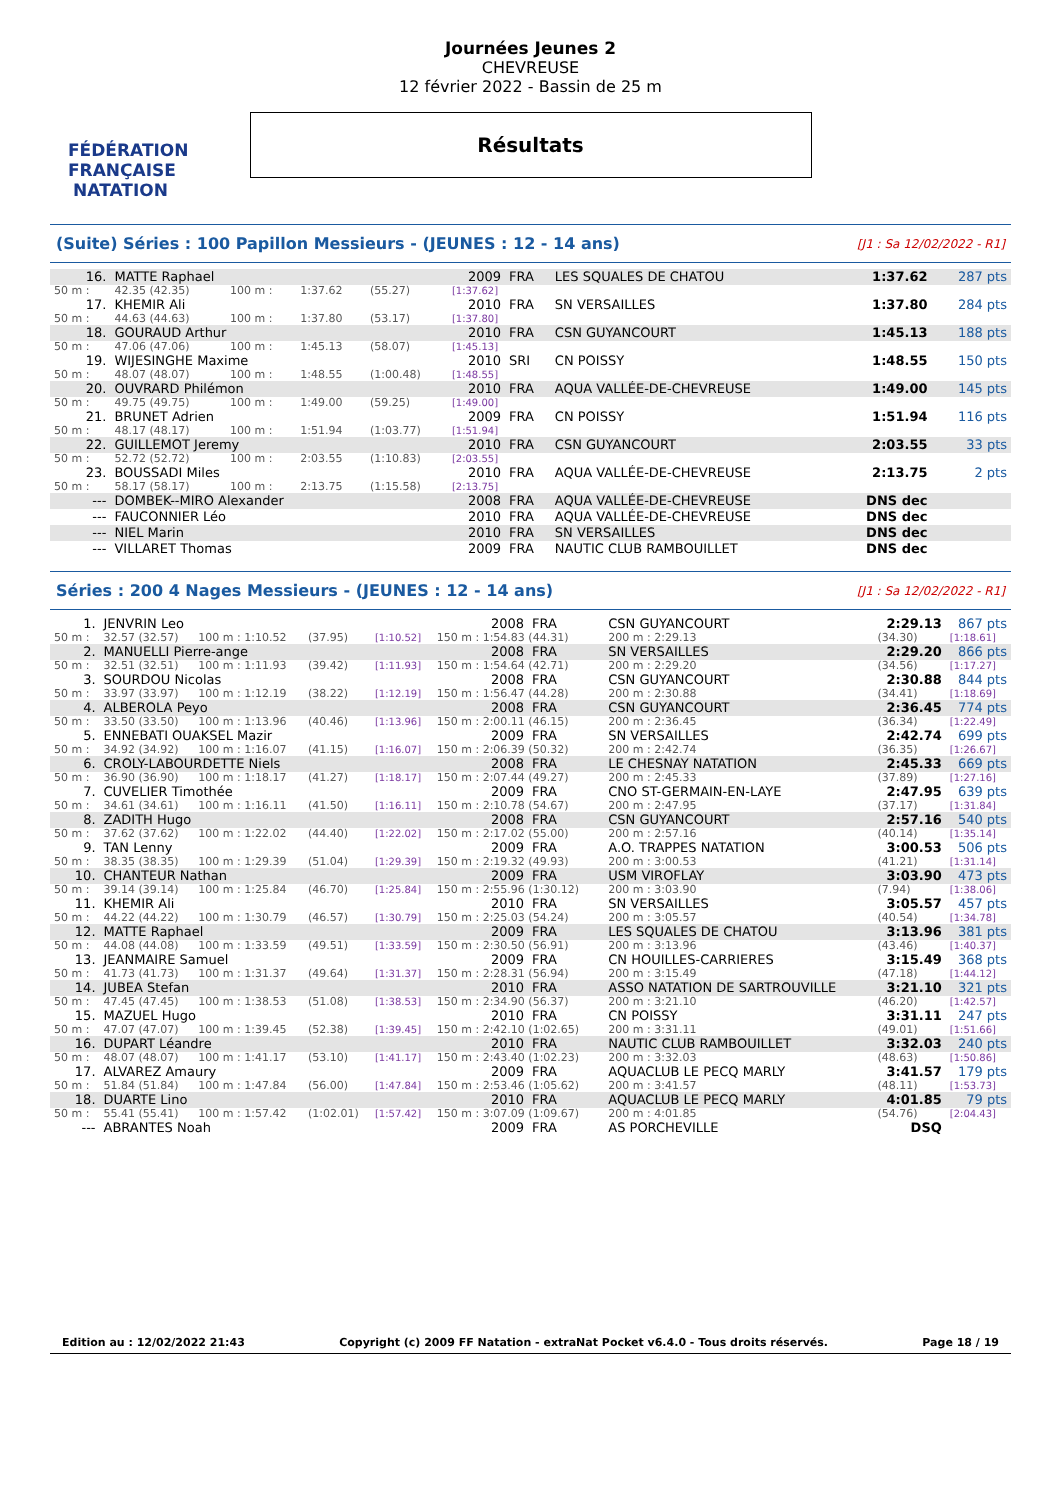FÉDÉRATION FRANÇAISE
NATATION
Journées Jeunes 2
CHEVREUSE
12 février 2022 - Bassin de 25 m
Résultats
(Suite) Séries : 100 Papillon Messieurs - (JEUNES : 12 - 14 ans) [J1 : Sa 12/02/2022 - R1]
| 16. | MATTE Raphael | | | | 2009 | FRA | LES SQUALES DE CHATOU | 1:37.62 | 287 pts |
| 50 m : | 42.35 (42.35) | 100 m : | 1:37.62 | (55.27) | [1:37.62] | | | | |
| 17. | KHEMIR Ali | | | | 2010 | FRA | SN VERSAILLES | 1:37.80 | 284 pts |
| 50 m : | 44.63 (44.63) | 100 m : | 1:37.80 | (53.17) | [1:37.80] | | | | |
| 18. | GOURAUD Arthur | | | | 2010 | FRA | CSN GUYANCOURT | 1:45.13 | 188 pts |
| 50 m : | 47.06 (47.06) | 100 m : | 1:45.13 | (58.07) | [1:45.13] | | | | |
| 19. | WIJESINGHE Maxime | | | | 2010 | SRI | CN POISSY | 1:48.55 | 150 pts |
| 50 m : | 48.07 (48.07) | 100 m : | 1:48.55 | (1:00.48) | [1:48.55] | | | | |
| 20. | OUVRARD Philémon | | | | 2010 | FRA | AQUA VALLÉE-DE-CHEVREUSE | 1:49.00 | 145 pts |
| 50 m : | 49.75 (49.75) | 100 m : | 1:49.00 | (59.25) | [1:49.00] | | | | |
| 21. | BRUNET Adrien | | | | 2009 | FRA | CN POISSY | 1:51.94 | 116 pts |
| 50 m : | 48.17 (48.17) | 100 m : | 1:51.94 | (1:03.77) | [1:51.94] | | | | |
| 22. | GUILLEMOT Jeremy | | | | 2010 | FRA | CSN GUYANCOURT | 2:03.55 | 33 pts |
| 50 m : | 52.72 (52.72) | 100 m : | 2:03.55 | (1:10.83) | [2:03.55] | | | | |
| 23. | BOUSSADI Miles | | | | 2010 | FRA | AQUA VALLÉE-DE-CHEVREUSE | 2:13.75 | 2 pts |
| 50 m : | 58.17 (58.17) | 100 m : | 2:13.75 | (1:15.58) | [2:13.75] | | | | |
| --- | DOMBEK--MIRO Alexander | | | | 2008 | FRA | AQUA VALLÉE-DE-CHEVREUSE | DNS dec | |
| --- | FAUCONNIER Léo | | | | 2010 | FRA | AQUA VALLÉE-DE-CHEVREUSE | DNS dec | |
| --- | NIEL Marin | | | | 2010 | FRA | SN VERSAILLES | DNS dec | |
| --- | VILLARET Thomas | | | | 2009 | FRA | NAUTIC CLUB RAMBOUILLET | DNS dec | |
Séries : 200 4 Nages Messieurs - (JEUNES : 12 - 14 ans) [J1 : Sa 12/02/2022 - R1]
| 1. | JENVRIN Leo | | | | 2008 | FRA | CSN GUYANCOURT | | 2:29.13 | 867 pts |
| 50 m : | 32.57 (32.57) | 100 m : 1:10.52 | (37.95) | [1:10.52] | 150 m : 1:54.83 (44.31) | | | 200 m : 2:29.13 | (34.30) | [1:18.61] |
| 2. | MANUELLI Pierre-ange | | | | 2008 | FRA | SN VERSAILLES | | 2:29.20 | 866 pts |
| 50 m : | 32.51 (32.51) | 100 m : 1:11.93 | (39.42) | [1:11.93] | 150 m : 1:54.64 (42.71) | | | 200 m : 2:29.20 | (34.56) | [1:17.27] |
| 3. | SOURDOU Nicolas | | | | 2008 | FRA | CSN GUYANCOURT | | 2:30.88 | 844 pts |
| 50 m : | 33.97 (33.97) | 100 m : 1:12.19 | (38.22) | [1:12.19] | 150 m : 1:56.47 (44.28) | | | 200 m : 2:30.88 | (34.41) | [1:18.69] |
| 4. | ALBEROLA Peyo | | | | 2008 | FRA | CSN GUYANCOURT | | 2:36.45 | 774 pts |
| 50 m : | 33.50 (33.50) | 100 m : 1:13.96 | (40.46) | [1:13.96] | 150 m : 2:00.11 (46.15) | | | 200 m : 2:36.45 | (36.34) | [1:22.49] |
| 5. | ENNEBATI OUAKSEL Mazir | | | | 2009 | FRA | SN VERSAILLES | | 2:42.74 | 699 pts |
| 50 m : | 34.92 (34.92) | 100 m : 1:16.07 | (41.15) | [1:16.07] | 150 m : 2:06.39 (50.32) | | | 200 m : 2:42.74 | (36.35) | [1:26.67] |
| 6. | CROLY-LABOURDETTE Niels | | | | 2008 | FRA | LE CHESNAY NATATION | | 2:45.33 | 669 pts |
| 50 m : | 36.90 (36.90) | 100 m : 1:18.17 | (41.27) | [1:18.17] | 150 m : 2:07.44 (49.27) | | | 200 m : 2:45.33 | (37.89) | [1:27.16] |
| 7. | CUVELIER Timothée | | | | 2009 | FRA | CNO ST-GERMAIN-EN-LAYE | | 2:47.95 | 639 pts |
| 50 m : | 34.61 (34.61) | 100 m : 1:16.11 | (41.50) | [1:16.11] | 150 m : 2:10.78 (54.67) | | | 200 m : 2:47.95 | (37.17) | [1:31.84] |
| 8. | ZADITH Hugo | | | | 2008 | FRA | CSN GUYANCOURT | | 2:57.16 | 540 pts |
| 50 m : | 37.62 (37.62) | 100 m : 1:22.02 | (44.40) | [1:22.02] | 150 m : 2:17.02 (55.00) | | | 200 m : 2:57.16 | (40.14) | [1:35.14] |
| 9. | TAN Lenny | | | | 2009 | FRA | A.O. TRAPPES NATATION | | 3:00.53 | 506 pts |
| 50 m : | 38.35 (38.35) | 100 m : 1:29.39 | (51.04) | [1:29.39] | 150 m : 2:19.32 (49.93) | | | 200 m : 3:00.53 | (41.21) | [1:31.14] |
| 10. | CHANTEUR Nathan | | | | 2009 | FRA | USM VIROFLAY | | 3:03.90 | 473 pts |
| 50 m : | 39.14 (39.14) | 100 m : 1:25.84 | (46.70) | [1:25.84] | 150 m : 2:55.96 (1:30.12) | | | 200 m : 3:03.90 | (7.94) | [1:38.06] |
| 11. | KHEMIR Ali | | | | 2010 | FRA | SN VERSAILLES | | 3:05.57 | 457 pts |
| 50 m : | 44.22 (44.22) | 100 m : 1:30.79 | (46.57) | [1:30.79] | 150 m : 2:25.03 (54.24) | | | 200 m : 3:05.57 | (40.54) | [1:34.78] |
| 12. | MATTE Raphael | | | | 2009 | FRA | LES SQUALES DE CHATOU | | 3:13.96 | 381 pts |
| 50 m : | 44.08 (44.08) | 100 m : 1:33.59 | (49.51) | [1:33.59] | 150 m : 2:30.50 (56.91) | | | 200 m : 3:13.96 | (43.46) | [1:40.37] |
| 13. | JEANMAIRE Samuel | | | | 2009 | FRA | CN HOUILLES-CARRIERES | | 3:15.49 | 368 pts |
| 50 m : | 41.73 (41.73) | 100 m : 1:31.37 | (49.64) | [1:31.37] | 150 m : 2:28.31 (56.94) | | | 200 m : 3:15.49 | (47.18) | [1:44.12] |
| 14. | JUBEA Stefan | | | | 2010 | FRA | ASSO NATATION DE SARTROUVILLE | | 3:21.10 | 321 pts |
| 50 m : | 47.45 (47.45) | 100 m : 1:38.53 | (51.08) | [1:38.53] | 150 m : 2:34.90 (56.37) | | | 200 m : 3:21.10 | (46.20) | [1:42.57] |
| 15. | MAZUEL Hugo | | | | 2010 | FRA | CN POISSY | | 3:31.11 | 247 pts |
| 50 m : | 47.07 (47.07) | 100 m : 1:39.45 | (52.38) | [1:39.45] | 150 m : 2:42.10 (1:02.65) | | | 200 m : 3:31.11 | (49.01) | [1:51.66] |
| 16. | DUPART Léandre | | | | 2010 | FRA | NAUTIC CLUB RAMBOUILLET | | 3:32.03 | 240 pts |
| 50 m : | 48.07 (48.07) | 100 m : 1:41.17 | (53.10) | [1:41.17] | 150 m : 2:43.40 (1:02.23) | | | 200 m : 3:32.03 | (48.63) | [1:50.86] |
| 17. | ALVAREZ Amaury | | | | 2009 | FRA | AQUACLUB LE PECQ MARLY | | 3:41.57 | 179 pts |
| 50 m : | 51.84 (51.84) | 100 m : 1:47.84 | (56.00) | [1:47.84] | 150 m : 2:53.46 (1:05.62) | | | 200 m : 3:41.57 | (48.11) | [1:53.73] |
| 18. | DUARTE Lino | | | | 2010 | FRA | AQUACLUB LE PECQ MARLY | | 4:01.85 | 79 pts |
| 50 m : | 55.41 (55.41) | 100 m : 1:57.42 | (1:02.01) | [1:57.42] | 150 m : 3:07.09 (1:09.67) | | | 200 m : 4:01.85 | (54.76) | [2:04.43] |
| --- | ABRANTES Noah | | | | 2009 | FRA | AS PORCHEVILLE | | DSQ | |
Edition au : 12/02/2022 21:43 Copyright (c) 2009 FF Natation - extraNat Pocket v6.4.0 - Tous droits réservés. Page 18 / 19